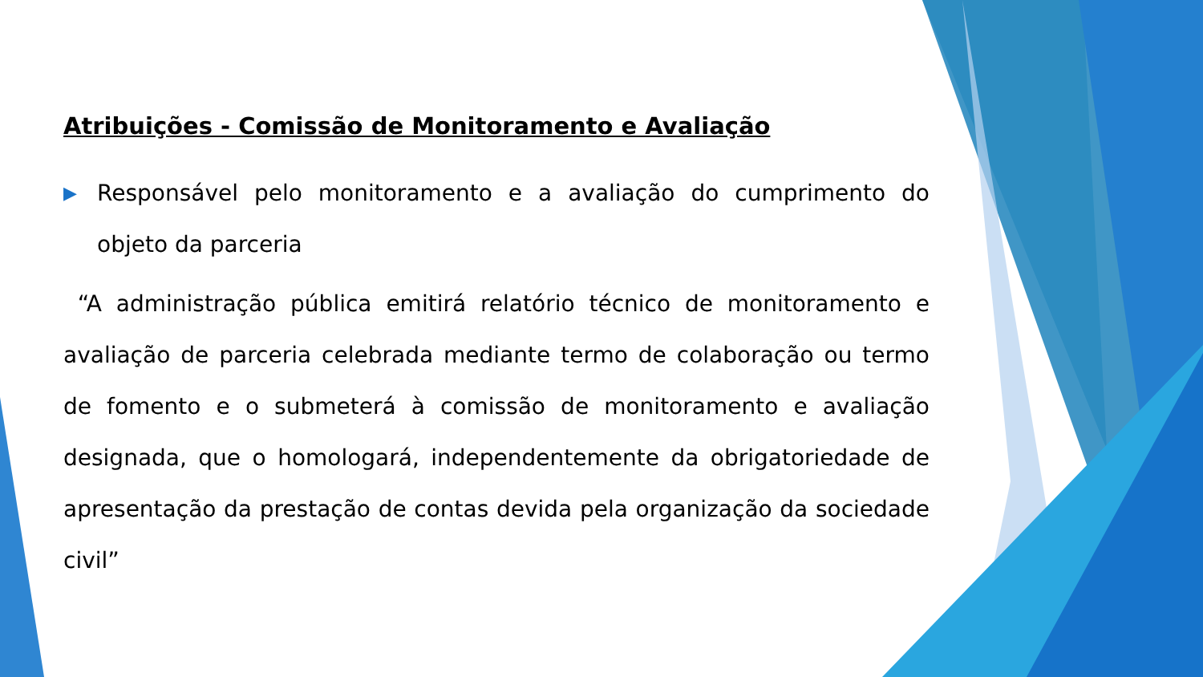Atribuições - Comissão de Monitoramento e Avaliação
▶ Responsável pelo monitoramento e a avaliação do cumprimento do objeto da parceria
“A administração pública emitirá relatório técnico de monitoramento e avaliação de parceria celebrada mediante termo de colaboração ou termo de fomento e o submeterá à comissão de monitoramento e avaliação designada, que o homologará, independentemente da obrigatoriedade de apresentação da prestação de contas devida pela organização da sociedade civil”